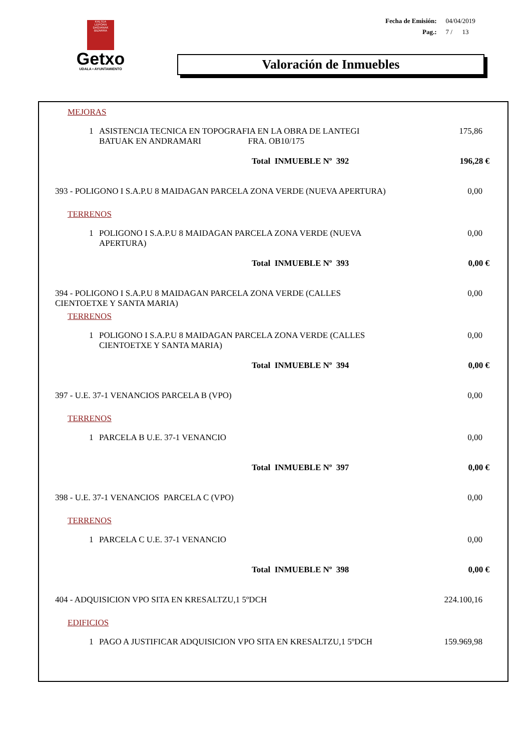KALTEA
LEPOAN DAGIANAK
BIZARRA
Getxo
UDALA • AYUNTAMIENTO
| Fecha de Emisión: | 04/04/2019 |
| Pag.: | 7 / 13 |
Valoración de Inmuebles
| MEJORAS | |
| 1 ASISTENCIA TECNICA EN TOPOGRAFIA EN LA OBRA DE LANTEGI BATUAK EN ANDRAMARI FRA. OB10/175 | 175,86 |
| Total INMUEBLE Nº 392 | 196,28 € |
| 393 - POLIGONO I S.A.P.U 8 MAIDAGAN PARCELA ZONA VERDE (NUEVA APERTURA) | 0,00 |
| TERRENOS | |
| 1 POLIGONO I S.A.P.U 8 MAIDAGAN PARCELA ZONA VERDE (NUEVA APERTURA) | 0,00 |
| Total INMUEBLE Nº 393 | 0,00 € |
| 394 - POLIGONO I S.A.P.U 8 MAIDAGAN PARCELA ZONA VERDE (CALLES CIENTOETXE Y SANTA MARIA) | 0,00 |
| TERRENOS | |
| 1 POLIGONO I S.A.P.U 8 MAIDAGAN PARCELA ZONA VERDE (CALLES CIENTOETXE Y SANTA MARIA) | 0,00 |
| Total INMUEBLE Nº 394 | 0,00 € |
| 397 - U.E. 37-1 VENANCIOS PARCELA B (VPO) | 0,00 |
| TERRENOS | |
| 1 PARCELA B U.E. 37-1 VENANCIO | 0,00 |
| Total INMUEBLE Nº 397 | 0,00 € |
| 398 - U.E. 37-1 VENANCIOS PARCELA C (VPO) | 0,00 |
| TERRENOS | |
| 1 PARCELA C U.E. 37-1 VENANCIO | 0,00 |
| Total INMUEBLE Nº 398 | 0,00 € |
| 404 - ADQUISICION VPO SITA EN KRESALTZU,1 5ºDCH | 224.100,16 |
| EDIFICIOS | |
| 1 PAGO A JUSTIFICAR ADQUISICION VPO SITA EN KRESALTZU,1 5ºDCH | 159.969,98 |